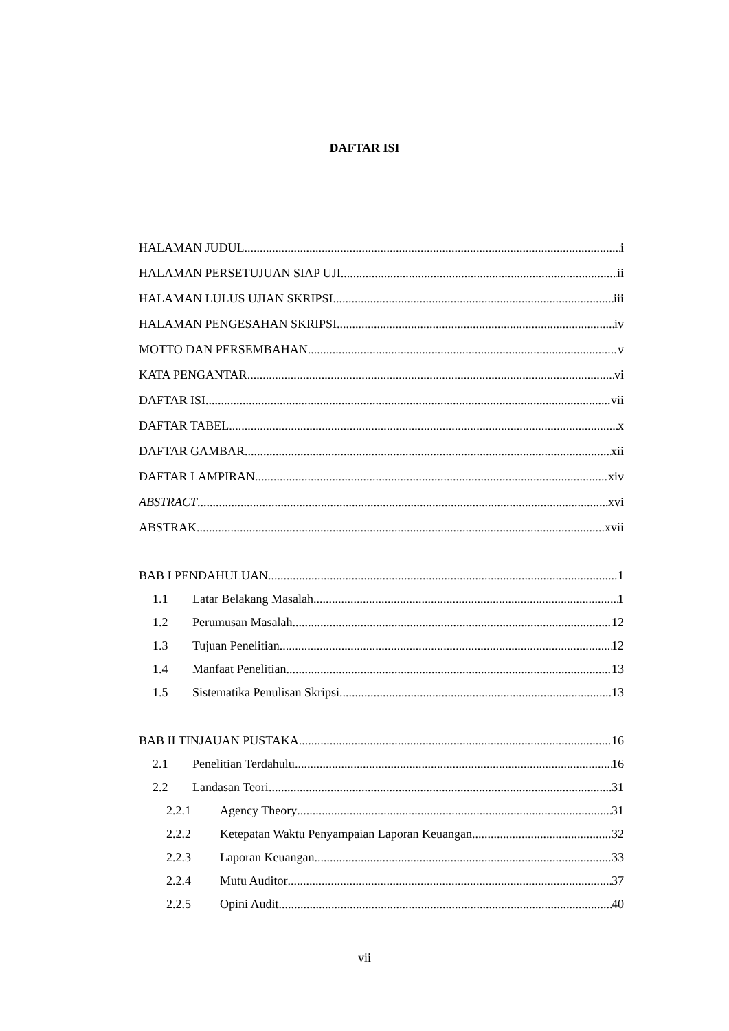DAFTAR ISI
HALAMAN JUDUL i
HALAMAN PERSETUJUAN SIAP UJI ii
HALAMAN LULUS UJIAN SKRIPSI iii
HALAMAN PENGESAHAN SKRIPSI iv
MOTTO DAN PERSEMBAHAN v
KATA PENGANTAR vi
DAFTAR ISI vii
DAFTAR TABEL x
DAFTAR GAMBAR xii
DAFTAR LAMPIRAN xiv
ABSTRACT xvi
ABSTRAK xvii
BAB I PENDAHULUAN 1
1.1 Latar Belakang Masalah 1
1.2 Perumusan Masalah 12
1.3 Tujuan Penelitian 12
1.4 Manfaat Penelitian 13
1.5 Sistematika Penulisan Skripsi 13
BAB II TINJAUAN PUSTAKA 16
2.1 Penelitian Terdahulu 16
2.2 Landasan Teori 31
2.2.1 Agency Theory 31
2.2.2 Ketepatan Waktu Penyampaian Laporan Keuangan 32
2.2.3 Laporan Keuangan 33
2.2.4 Mutu Auditor 37
2.2.5 Opini Audit 40
vii